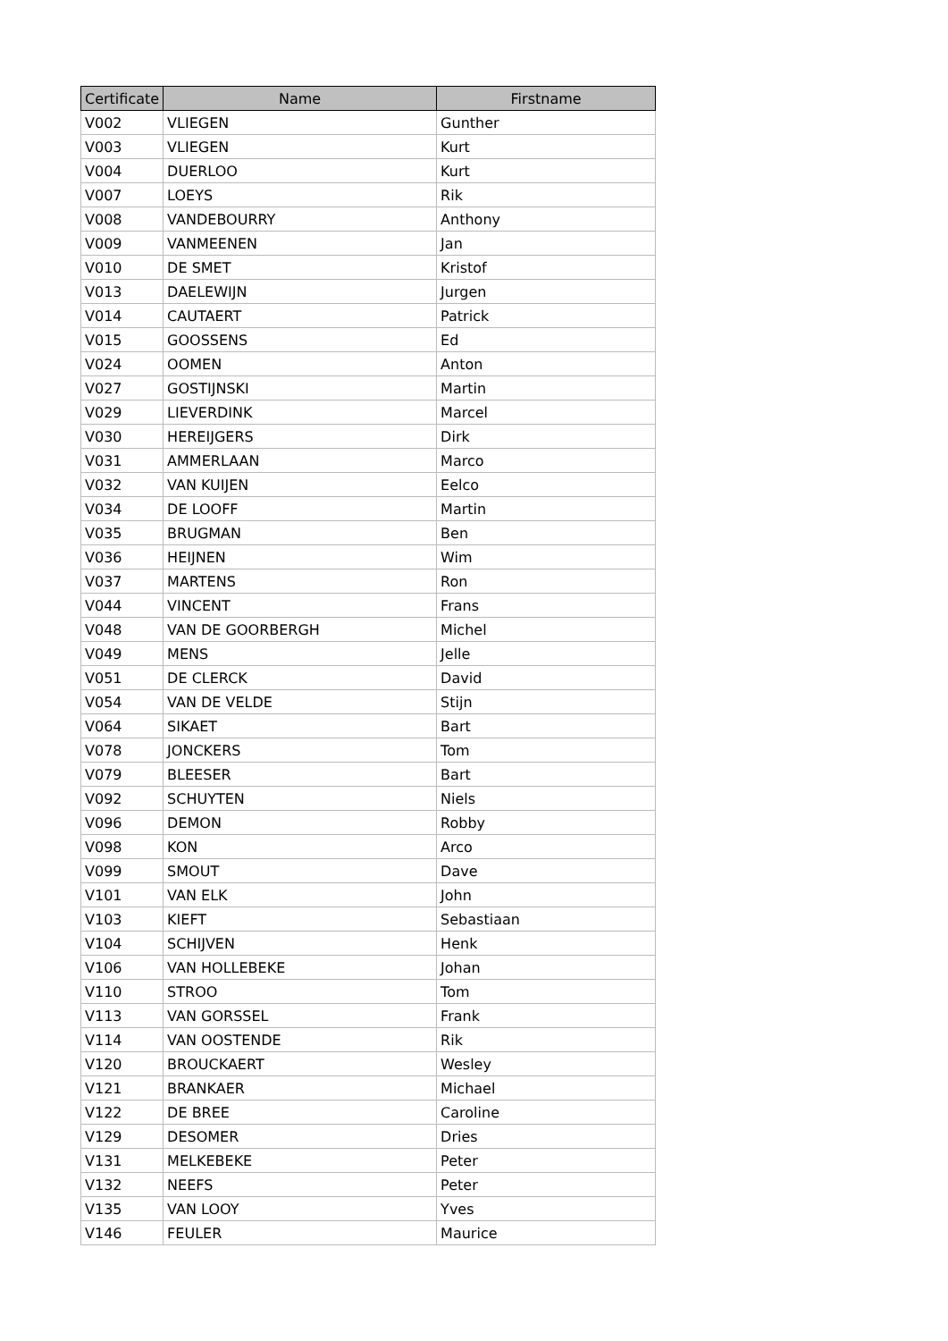| Certificate | Name | Firstname |
| --- | --- | --- |
| V002 | VLIEGEN | Gunther |
| V003 | VLIEGEN | Kurt |
| V004 | DUERLOO | Kurt |
| V007 | LOEYS | Rik |
| V008 | VANDEBOURRY | Anthony |
| V009 | VANMEENEN | Jan |
| V010 | DE SMET | Kristof |
| V013 | DAELEWIJN | Jurgen |
| V014 | CAUTAERT | Patrick |
| V015 | GOOSSENS | Ed |
| V024 | OOMEN | Anton |
| V027 | GOSTIJNSKI | Martin |
| V029 | LIEVERDINK | Marcel |
| V030 | HEREIJGERS | Dirk |
| V031 | AMMERLAAN | Marco |
| V032 | VAN KUIJEN | Eelco |
| V034 | DE LOOFF | Martin |
| V035 | BRUGMAN | Ben |
| V036 | HEIJNEN | Wim |
| V037 | MARTENS | Ron |
| V044 | VINCENT | Frans |
| V048 | VAN DE GOORBERGH | Michel |
| V049 | MENS | Jelle |
| V051 | DE CLERCK | David |
| V054 | VAN DE VELDE | Stijn |
| V064 | SIKAET | Bart |
| V078 | JONCKERS | Tom |
| V079 | BLEESER | Bart |
| V092 | SCHUYTEN | Niels |
| V096 | DEMON | Robby |
| V098 | KON | Arco |
| V099 | SMOUT | Dave |
| V101 | VAN ELK | John |
| V103 | KIEFT | Sebastiaan |
| V104 | SCHIJVEN | Henk |
| V106 | VAN HOLLEBEKE | Johan |
| V110 | STROO | Tom |
| V113 | VAN GORSSEL | Frank |
| V114 | VAN OOSTENDE | Rik |
| V120 | BROUCKAERT | Wesley |
| V121 | BRANKAER | Michael |
| V122 | DE BREE | Caroline |
| V129 | DESOMER | Dries |
| V131 | MELKEBEKE | Peter |
| V132 | NEEFS | Peter |
| V135 | VAN LOOY | Yves |
| V146 | FEULER | Maurice |